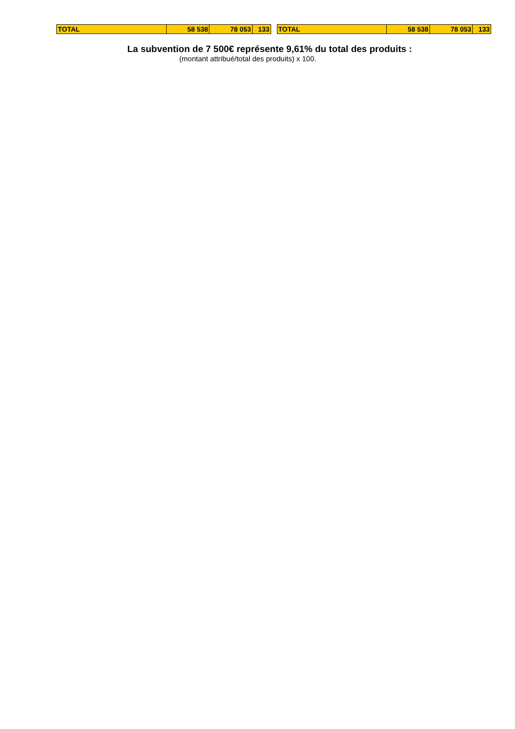| TOTAL | 58 538 | 78 053 | 133 |
| TOTAL | 58 538 | 78 053 | 133 |
La subvention de 7 500€ représente 9,61% du total des produits :
(montant attribué/total des produits) x 100.